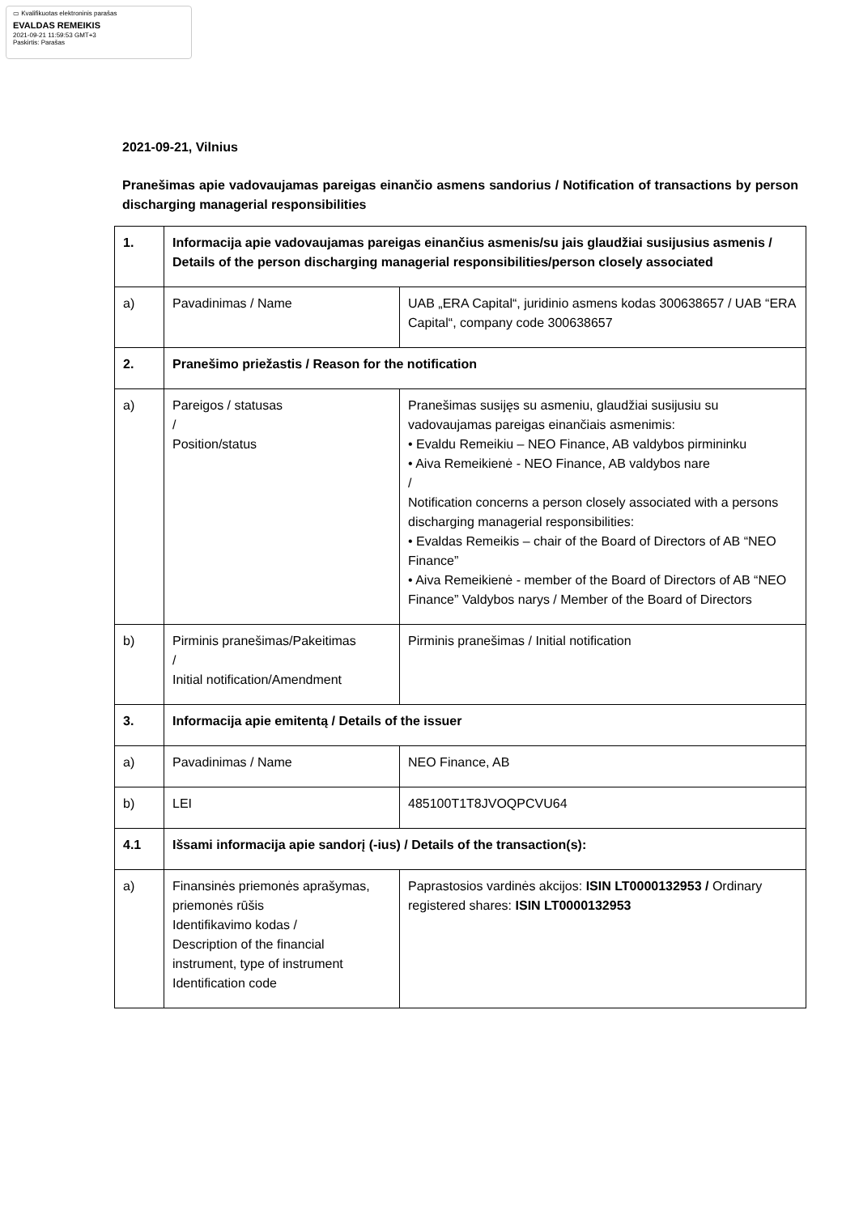▭ Kvalifikuotas elektroninis parašas
EVALDAS REMEIKIS
2021-09-21 11:59:53 GMT+3
Paskirtis: Parašas
2021-09-21, Vilnius
Pranešimas apie vadovaujamas pareigas einančio asmens sandorius / Notification of transactions by person discharging managerial responsibilities
| 1. | Informacija apie vadovaujamas pareigas einančius asmenis/su jais glaudžiai susijusius asmenis / Details of the person discharging managerial responsibilities/person closely associated | |
| a) | Pavadinimas / Name | UAB „ERA Capital“, juridinio asmens kodas 300638657 / UAB “ERA Capital“, company code 300638657 |
| 2. | Pranešimo priežastis / Reason for the notification | |
| a) | Pareigos / statusas / Position/status | Pranešimas susijęs su asmeniu, glaudžiai susijusiu su vadovaujamas pareigas einančiais asmenimis: • Evaldu Remeikiu – NEO Finance, AB valdybos pirmininku • Aiva Remeikienė - NEO Finance, AB valdybos nare / Notification concerns a person closely associated with a persons discharging managerial responsibilities: • Evaldas Remeikis – chair of the Board of Directors of AB “NEO Finance” • Aiva Remeikienė - member of the Board of Directors of AB “NEO Finance” Valdybos narys / Member of the Board of Directors |
| b) | Pirminis pranešimas/Pakeitimas / Initial notification/Amendment | Pirminis pranešimas / Initial notification |
| 3. | Informacija apie emitentą / Details of the issuer | |
| a) | Pavadinimas / Name | NEO Finance, AB |
| b) | LEI | 485100T1T8JVOQPCVU64 |
| 4.1 | Išsami informacija apie sandorį (-ius) / Details of the transaction(s): | |
| a) | Finansinės priemonės aprašymas, priemonės rūšis Identifikavimo kodas / Description of the financial instrument, type of instrument Identification code | Paprastosios vardinės akcijos: ISIN LT0000132953 / Ordinary registered shares: ISIN LT0000132953 |